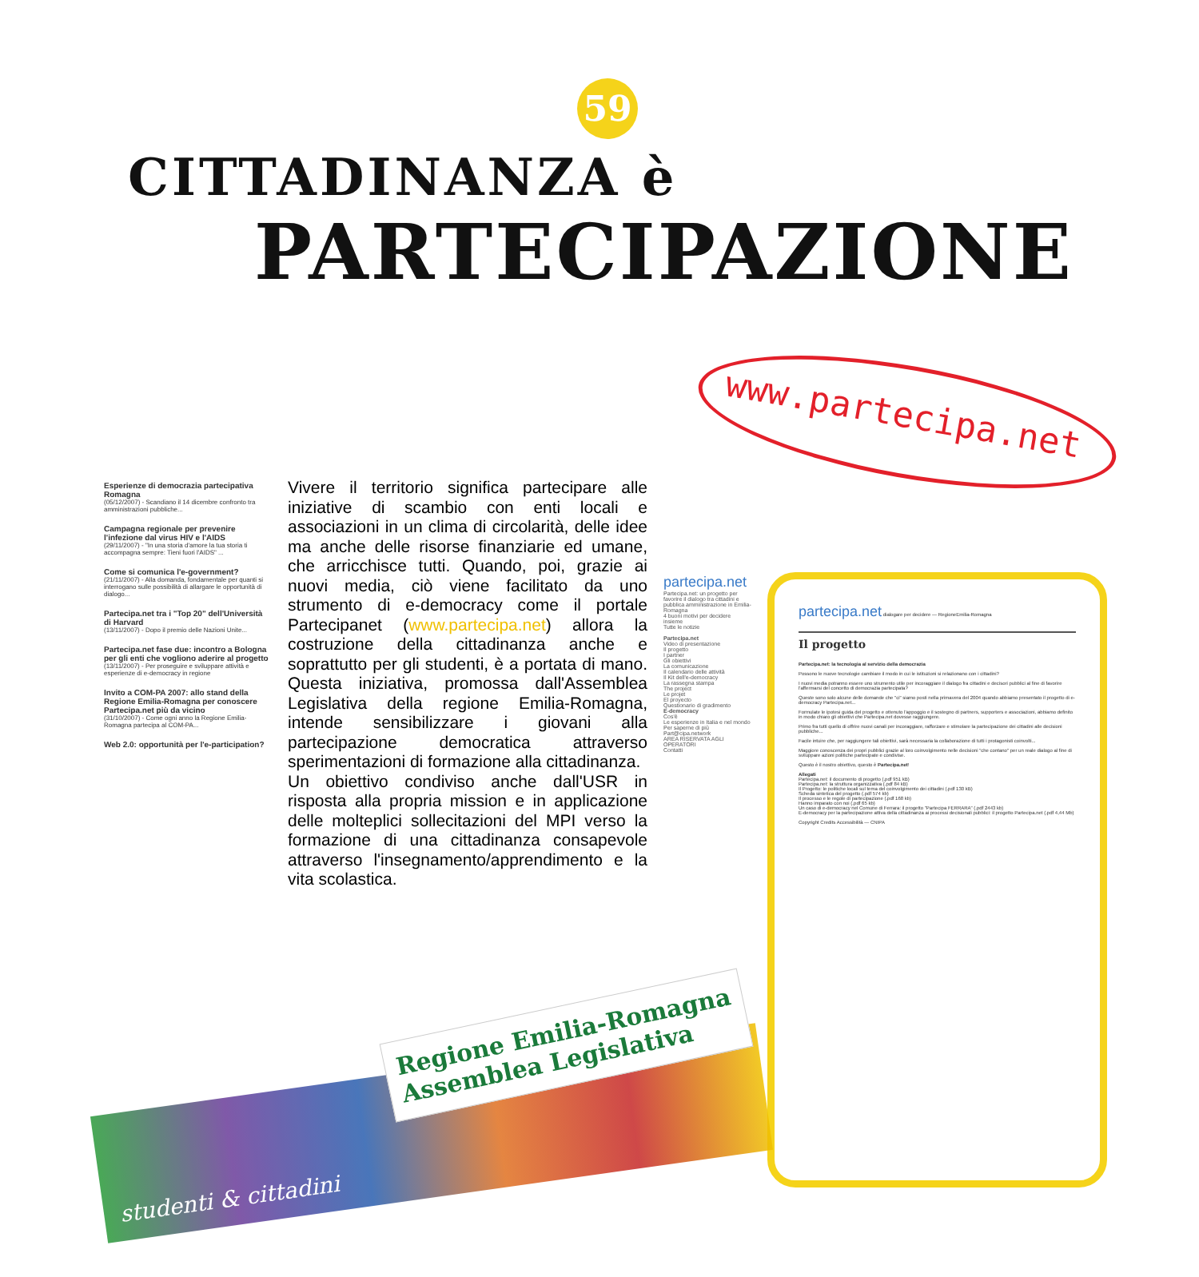59
CITTADINANZA è
PARTECIPAZIONE
www.partecipa.net
Esperienze di democrazia partecipativa Romagna
(05/12/2007) - Scandiano il 14 dicembre confronto tra amministrazioni pubbliche...
Campagna regionale per prevenire l'infezione dal virus HIV e l'AIDS
(29/11/2007) - "In una storia d'amore la tua storia ti accompagna sempre: Tieni fuori l'AIDS" ...
Come si comunica l'e-government?
(21/11/2007) - Alla domanda, fondamentale per quanti si interrogano sulle possibilità di allargare le opportunità di dialogo...
Partecipa.net tra i "Top 20" dell'Università di Harvard
(13/11/2007) - Dopo il premio delle Nazioni Unite...
Partecipa.net fase due: incontro a Bologna per gli enti che vogliono aderire al progetto
(13/11/2007) - Per proseguire e sviluppare attività e esperienze di e-democracy in regione
Invito a COM-PA 2007: allo stand della Regione Emilia-Romagna per conoscere Partecipa.net più da vicino
(31/10/2007) - Come ogni anno la Regione Emilia-Romagna partecipa al COM-PA...
Web 2.0: opportunità per l'e-participation?
Vivere il territorio significa partecipare alle iniziative di scambio con enti locali e associazioni in un clima di circolarità, delle idee ma anche delle risorse finanziarie ed umane, che arricchisce tutti. Quando, poi, grazie ai nuovi media, ciò viene facilitato da uno strumento di e-democracy come il portale Partecipanet (www.partecipa.net) allora la costruzione della cittadinanza anche e soprattutto per gli studenti, è a portata di mano. Questa iniziativa, promossa dall'Assemblea Legislativa della regione Emilia-Romagna, intende sensibilizzare i giovani alla partecipazione democratica attraverso sperimentazioni di formazione alla cittadinanza.
Un obiettivo condiviso anche dall'USR in risposta alla propria mission e in applicazione delle molteplici sollecitazioni del MPI verso la formazione di una cittadinanza consapevole attraverso l'insegnamento/apprendimento e la vita scolastica.
partecipa.net
Partecipa.net: un progetto per favorire il dialogo tra cittadini e pubblica amministrazione in Emilia-Romagna
4 buoni motivi per decidere insieme
Tutte le notizie
Partecipa.net
Video di presentazione
Il progetto
I partner
Gli obiettivi
La comunicazione
Il calendario delle attività
Il Kit dell'e-democracy
La rassegna stampa
The project
Le projet
El proyecto
Questionario di gradimento
E-democracy
Cos'è
Le esperienze in Italia e nel mondo
Per saperne di più
Part@cipa.network
AREA RISERVATA AGLI OPERATORI
Contatti
partecipa.net dialogare per decidere — RegioneEmilia-Romagna
Il progetto
Partecipa.net: la tecnologia al servizio della democrazia
Possono le nuove tecnologie cambiare il modo in cui le istituzioni si relazionano con i cittadini?
I nuovi media potranno essere uno strumento utile per incoraggiare il dialogo fra cittadini e decisori pubblici al fine di favorire l'affermarsi del concetto di democrazia partecipata?
Queste sono solo alcune delle domande che "ci" siamo posti nella primavera del 2004 quando abbiamo presentato il progetto di e-democracy Partecipa.net...
Formulate le ipotesi guida del progetto e ottenuto l'appoggio e il sostegno di partners, supporters e associazioni, abbiamo definito in modo chiaro gli obiettivi che Partecipa.net dovesse raggiungere.
Primo fra tutti quello di offrire nuovi canali per incoraggiare, rafforzare e stimolare la partecipazione dei cittadini alle decisioni pubbliche...
Facile intuire che, per raggiungere tali obiettivi, sarà necessaria la collaborazione di tutti i protagonisti coinvolti...
Maggiore conoscenza dei propri pubblici grazie al loro coinvolgimento nelle decisioni "che contano" per un reale dialogo al fine di sviluppare azioni politiche partecipate e condivise.
Questo è il nostro obiettivo, questo è Partecipa.net!
Allegati
Partecipa.net: il documento di progetto (.pdf 951 kB)
Partecipa.net: la struttura organizzativa (.pdf 84 kB)
Il Progetto: le politiche locali sul tema del coinvolgimento dei cittadini (.pdf 130 kB)
Scheda sintetica del progetto (.pdf 574 kb)
Il processo e le regole di partecipazione (.pdf 168 kb)
Hanno imparato con noi (.pdf 65 kb)
Un caso di e-democracy nel Comune di Ferrara: il progetto "Partecipa FERRARA" (.pdf 2443 kb)
E-democracy per la partecipazione attiva della cittadinanza ai processi decisionali pubblici: il progetto Partecipa.net (.pdf 4,44 Mb)
Copyright Credits Accessibilità — CNIPA
studenti & cittadini
Regione Emilia-Romagna
Assemblea Legislativa